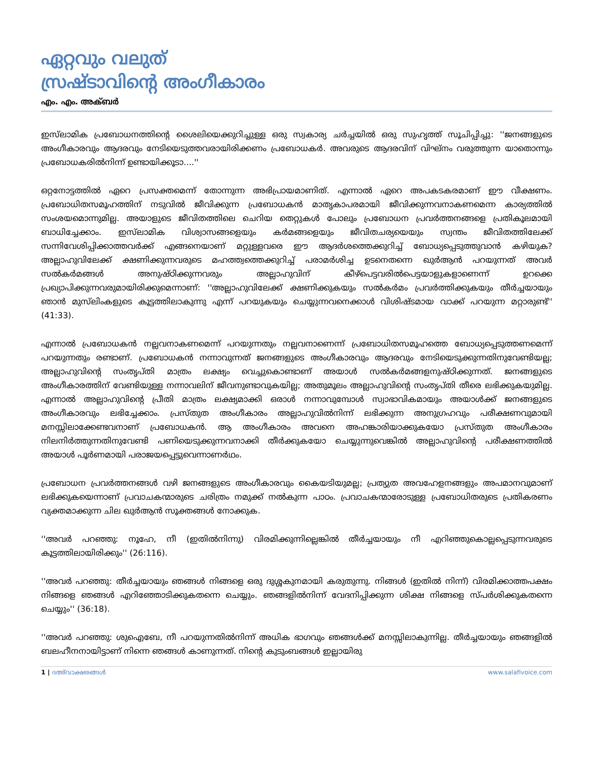ഏറ്റവും വലുത്
സ്രഷ്ടാവിന്റെ അംഗീകാരം
എം. എം. അക്ബര്‍
ഇസ്‌ലാമിക പ്രബോധനത്തിന്റെ ശൈലിയെക്കുറിച്ചുള്ള ഒരു സ്വകാര്യ ചര്‍ച്ചയില്‍ ഒരു സുഹൃത്ത് സൂചിപ്പിച്ചു: ''ജനങ്ങളുടെ അംഗീകാരവും ആദരവും നേടിയെടുത്തവരായിരിക്കണം പ്രബോധകര്‍. അവരുടെ ആദരവിന് വിഘ്‌നം വരുത്തുന്ന യാതൊന്നും പ്രബോധകരില്‍നിന്ന് ഉണ്ടായിക്കൂടാ....''
ഒറ്റനോട്ടത്തില്‍ ഏറെ പ്രസക്തമെന്ന് തോന്നുന്ന അഭിപ്രായമാണിത്. എന്നാല്‍ ഏറെ അപകടകരമാണ് ഈ വീക്ഷണം. പ്രബോധിതസമൂഹത്തിന് നടുവില്‍ ജീവിക്കുന്ന പ്രബോധകന്‍ മാതൃകാപരമായി ജീവിക്കുന്നവനാകണമെന്ന കാര്യത്തില്‍ സംശയമൊന്നുമില്ല. അയാളുടെ ജീവിതത്തിലെ ചെറിയ തെറ്റുകള്‍ പോലും പ്രബോധന പ്രവര്‍ത്തനങ്ങളെ പ്രതികൂലമായി ബാധിച്ചേക്കാം. ഇസ്‌ലാമിക വിശ്വാസങ്ങളെയും കര്‍മങ്ങളെയും ജീവിതചര്യയെയും സ്വന്തം ജീവിതത്തിലേക്ക് സന്നിവേശിപ്പിക്കാത്തവര്‍ക്ക് എങ്ങനെയാണ് മറ്റുള്ളവരെ ഈ ആദര്‍ശത്തെക്കുറിച്ച് ബോധ്യപ്പെടുത്തുവാന്‍ കഴിയുക? അല്ലാഹുവിലേക്ക് ക്ഷണിക്കുന്നവരുടെ മഹത്ത്വത്തെക്കുറിച്ച് പരാമര്‍ശിച്ച ഉടനെതന്നെ ഖുര്‍ആന്‍ പറയുന്നത് അവര്‍ സല്‍കര്‍മങ്ങള്‍ അനുഷ്ഠിക്കുന്നവരും അല്ലാഹുവിന് കീഴ്‌പെട്ടവരില്‍പെട്ടയാളുകളാണെന്ന് ഉറക്കെ പ്രഖ്യാപിക്കുന്നവരുമായിരിക്കുമെന്നാണ്: ''അല്ലാഹുവിലേക്ക് ക്ഷണിക്കുകയും സല്‍കര്‍മം പ്രവര്‍ത്തിക്കുകയും തീര്‍ച്ചയായും ഞാന്‍ മുസ്‌ലിംകളുടെ കൂട്ടത്തിലാകുന്നു എന്ന് പറയുകയും ചെയ്യുന്നവനെക്കാള്‍ വിശിഷ്ടമായ വാക്ക് പറയുന്ന മറ്റാരുണ്ട്'' (41:33).
എന്നാല്‍ പ്രബോധകന്‍ നല്ലവനാകണമെന്ന് പറയുന്നതും നല്ലവനാണെന്ന് പ്രബോധിതസമൂഹത്തെ ബോധ്യപ്പെടുത്തണമെന്ന് പറയുന്നതും രണ്ടാണ്. പ്രബോധകന്‍ നന്നാവുന്നത് ജനങ്ങളുടെ അംഗീകാരവും ആദരവും നേടിയെടുക്കുന്നതിനുവേണ്ടിയല്ല; അല്ലാഹുവിന്റെ സംതൃപ്തി മാത്രം ലക്ഷ്യം വെച്ചുകൊണ്ടാണ് അയാള്‍ സല്‍കര്‍മങ്ങളനുഷ്ഠിക്കുന്നത്. ജനങ്ങളുടെ അംഗീകാരത്തിന് വേണ്ടിയുള്ള നന്നാവലിന് ജീവനുണ്ടാവുകയില്ല; അതുമൂലം അല്ലാഹുവിന്റെ സംതൃപ്തി തീരെ ലഭിക്കുകയുമില്ല. എന്നാല്‍ അല്ലാഹുവിന്റെ പ്രീതി മാത്രം ലക്ഷ്യമാക്കി ഒരാള്‍ നന്നാവുമ്പോള്‍ സ്വാഭാവികമായും അയാള്‍ക്ക് ജനങ്ങളുടെ അംഗീകാരവും ലഭിച്ചേക്കാം. പ്രസ്തുത അംഗീകാരം അല്ലാഹുവില്‍നിന്ന് ലഭിക്കുന്ന അനുഗ്രഹവും പരീക്ഷണവുമായി മനസ്സിലാക്കേണ്ടവനാണ് പ്രബോധകന്‍. ആ അംഗീകാരം അവനെ അഹങ്കാരിയാക്കുകയോ പ്രസ്തുത അംഗീകാരം നിലനിര്‍ത്തുന്നതിനുവേണ്ടി പണിയെടുക്കുന്നവനാക്കി തീര്‍ക്കുകയോ ചെയ്യുന്നുവെങ്കില്‍ അല്ലാഹുവിന്റെ പരീക്ഷണത്തില്‍ അയാള്‍ പൂര്‍ണമായി പരാജയപ്പെട്ടുവെന്നാണര്‍ഥം.
പ്രബോധന പ്രവര്‍ത്തനങ്ങള്‍ വഴി ജനങ്ങളുടെ അംഗീകാരവും കൈയടിയുമല്ല; പ്രത്യുത അവഹേളനങ്ങളും അപമാനവുമാണ് ലഭിക്കുകയെന്നാണ് പ്രവാചകന്മാരുടെ ചരിത്രം നമുക്ക് നല്‍കുന്ന പാഠം. പ്രവാചകന്മാരോടുള്ള പ്രബോധിതരുടെ പ്രതികരണം വ്യക്തമാക്കുന്ന ചില ഖുര്‍ആന്‍ സൂക്തങ്ങള്‍ നോക്കുക.
''അവര്‍ പറഞ്ഞു: നൂഹേ, നീ (ഇതില്‍നിന്നു) വിരമിക്കുന്നില്ലെങ്കില്‍ തീര്‍ച്ചയായും നീ എറിഞ്ഞുകൊല്ലപ്പെടുന്നവരുടെ കൂട്ടത്തിലായിരിക്കും'' (26:116).
''അവര്‍ പറഞ്ഞു: തീര്‍ച്ചയായും ഞങ്ങള്‍ നിങ്ങളെ ഒരു ദുശ്ശകുനമായി കരുതുന്നു. നിങ്ങള്‍ (ഇതില്‍ നിന്ന്) വിരമിക്കാത്തപക്ഷം നിങ്ങളെ ഞങ്ങള്‍ എറിഞ്ഞോടിക്കുകതന്നെ ചെയ്യും. ഞങ്ങളില്‍നിന്ന് വേദനിപ്പിക്കുന്ന ശിക്ഷ നിങ്ങളെ സ്പര്‍ശിക്കുകതന്നെ ചെയ്യും'' (36:18).
''അവര്‍ പറഞ്ഞു: ശുഐബേ, നീ പറയുന്നതില്‍നിന്ന് അധിക ഭാഗവും ഞങ്ങള്‍ക്ക് മനസ്സിലാകുന്നില്ല. തീര്‍ച്ചയായും ഞങ്ങളില്‍ ബലഹീനനായിട്ടാണ് നിന്നെ ഞങ്ങള്‍ കാണുന്നത്. നിന്റെ കുടുംബങ്ങള്‍ ഇല്ലായിരു
1 | ദഅ്‌വാക്ഷരങ്ങള്‍ www.salafivoice.com